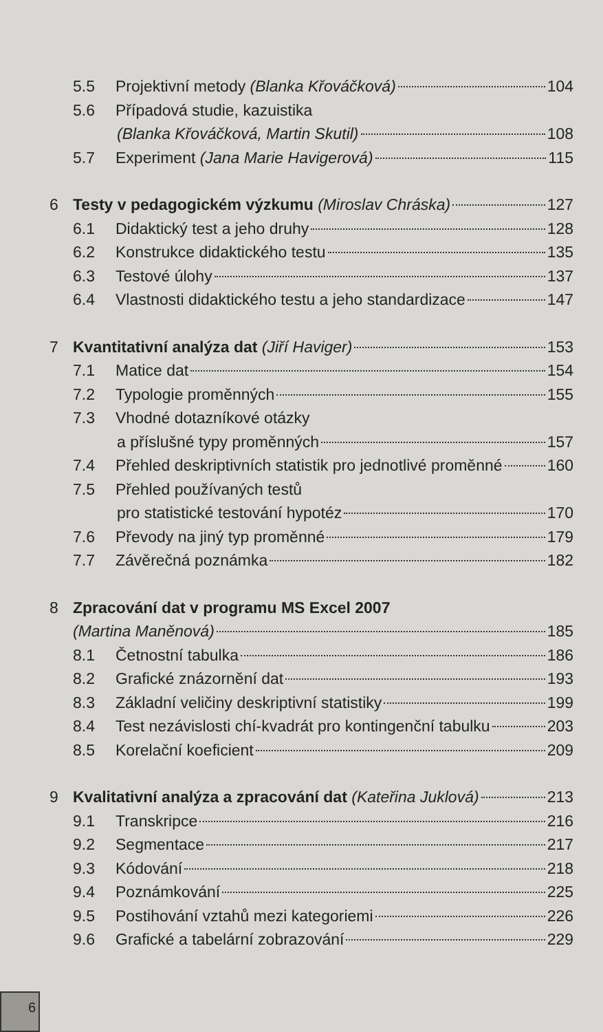5.5 Projektivní metody (Blanka Křováčková) 104
5.6 Případová studie, kazuistika
(Blanka Křováčková, Martin Skutil) 108
5.7 Experiment (Jana Marie Havigerová) 115
6 Testy v pedagogickém výzkumu (Miroslav Chráska) 127
6.1 Didaktický test a jeho druhy 128
6.2 Konstrukce didaktického testu 135
6.3 Testové úlohy 137
6.4 Vlastnosti didaktického testu a jeho standardizace 147
7 Kvantitativní analýza dat (Jiří Haviger) 153
7.1 Matice dat 154
7.2 Typologie proměnných 155
7.3 Vhodné dotazníkové otázky
a příslušné typy proměnných 157
7.4 Přehled deskriptivních statistik pro jednotlivé proměnné 160
7.5 Přehled používaných testů
pro statistické testování hypotéz 170
7.6 Převody na jiný typ proměnné 179
7.7 Závěrečná poznámka 182
8 Zpracování dat v programu MS Excel 2007
(Martina Maněnová) 185
8.1 Četnostní tabulka 186
8.2 Grafické znázornění dat 193
8.3 Základní veličiny deskriptivní statistiky 199
8.4 Test nezávislosti chí-kvadrát pro kontingenční tabulku 203
8.5 Korelační koeficient 209
9 Kvalitativní analýza a zpracování dat (Kateřina Juklová) 213
9.1 Transkripce 216
9.2 Segmentace 217
9.3 Kódování 218
9.4 Poznámkování 225
9.5 Postihování vztahů mezi kategoriemi 226
9.6 Grafické a tabelární zobrazování 229
6